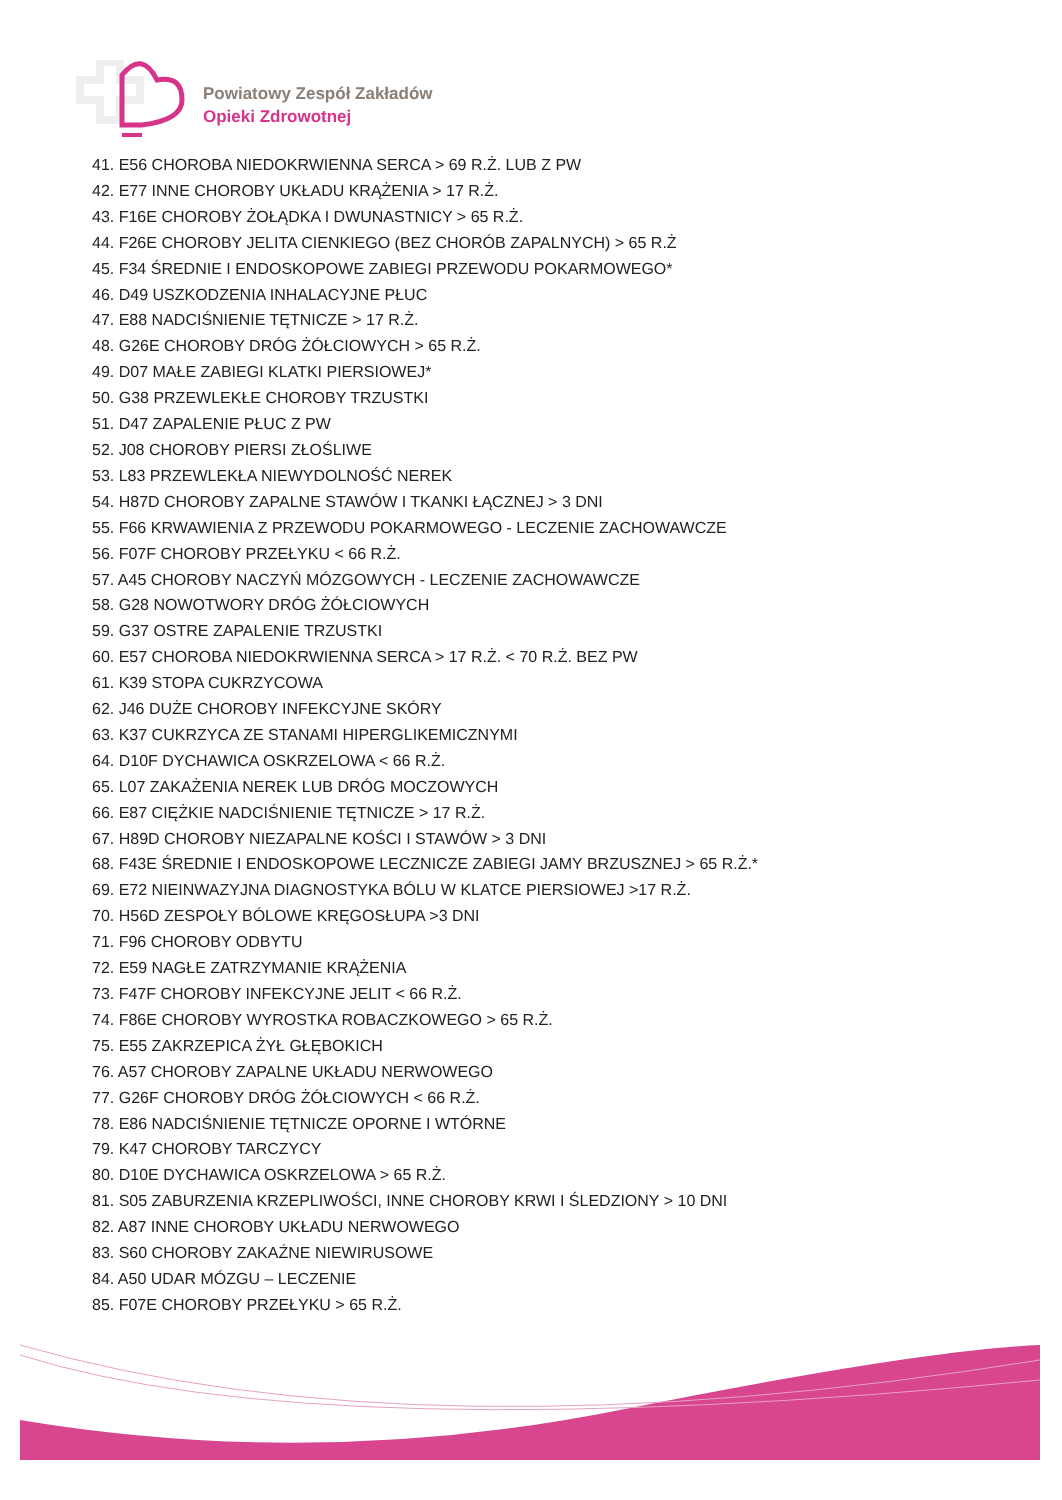Powiatowy Zespół Zakładów
Opieki Zdrowotnej
41. E56 CHOROBA NIEDOKRWIENNA SERCA > 69 R.Ż. LUB Z PW
42. E77 INNE CHOROBY UKŁADU KRĄŻENIA > 17 R.Ż.
43. F16E CHOROBY ŻOŁĄDKA I DWUNASTNICY > 65 R.Ż.
44. F26E CHOROBY JELITA CIENKIEGO (BEZ CHORÓB ZAPALNYCH) > 65 R.Ż
45. F34 ŚREDNIE I ENDOSKOPOWE ZABIEGI PRZEWODU POKARMOWEGO*
46. D49 USZKODZENIA INHALACYJNE PŁUC
47. E88 NADCIŚNIENIE TĘTNICZE > 17 R.Ż.
48. G26E CHOROBY DRÓG ŻÓŁCIOWYCH > 65 R.Ż.
49. D07 MAŁE ZABIEGI KLATKI PIERSIOWEJ*
50. G38 PRZEWLEKŁE CHOROBY TRZUSTKI
51. D47 ZAPALENIE PŁUC Z PW
52. J08 CHOROBY PIERSI ZŁOŚLIWE
53. L83 PRZEWLEKŁA NIEWYDOLNOŚĆ NEREK
54. H87D CHOROBY ZAPALNE STAWÓW I TKANKI ŁĄCZNEJ > 3 DNI
55. F66 KRWAWIENIA Z PRZEWODU POKARMOWEGO - LECZENIE ZACHOWAWCZE
56. F07F CHOROBY PRZEŁYKU < 66 R.Ż.
57. A45 CHOROBY NACZYŃ MÓZGOWYCH - LECZENIE ZACHOWAWCZE
58. G28 NOWOTWORY DRÓG ŻÓŁCIOWYCH
59. G37 OSTRE ZAPALENIE TRZUSTKI
60. E57 CHOROBA NIEDOKRWIENNA SERCA > 17 R.Ż. < 70 R.Ż. BEZ PW
61. K39 STOPA CUKRZYCOWA
62. J46 DUŻE CHOROBY INFEKCYJNE SKÓRY
63. K37 CUKRZYCA ZE STANAMI HIPERGLIKEMICZNYMI
64. D10F DYCHAWICA OSKRZELOWA < 66 R.Ż.
65. L07 ZAKAŻENIA NEREK LUB DRÓG MOCZOWYCH
66. E87 CIĘŻKIE NADCIŚNIENIE TĘTNICZE > 17 R.Ż.
67. H89D CHOROBY NIEZAPALNE KOŚCI I STAWÓW > 3 DNI
68. F43E ŚREDNIE I ENDOSKOPOWE LECZNICZE ZABIEGI JAMY BRZUSZNEJ > 65 R.Ż.*
69. E72 NIEINWAZYJNA DIAGNOSTYKA BÓLU W KLATCE PIERSIOWEJ >17 R.Ż.
70. H56D ZESPOŁY BÓLOWE KRĘGOSŁUPA >3 DNI
71. F96 CHOROBY ODBYTU
72. E59 NAGŁE ZATRZYMANIE KRĄŻENIA
73. F47F CHOROBY INFEKCYJNE JELIT < 66 R.Ż.
74. F86E CHOROBY WYROSTKA ROBACZKOWEGO > 65 R.Ż.
75. E55 ZAKRZEPICA ŻYŁ GŁĘBOKICH
76. A57 CHOROBY ZAPALNE UKŁADU NERWOWEGO
77. G26F CHOROBY DRÓG ŻÓŁCIOWYCH < 66 R.Ż.
78. E86 NADCIŚNIENIE TĘTNICZE OPORNE I WTÓRNE
79. K47 CHOROBY TARCZYCY
80. D10E DYCHAWICA OSKRZELOWA > 65 R.Ż.
81. S05 ZABURZENIA KRZEPLIWOŚCI, INNE CHOROBY KRWI I ŚLEDZIONY > 10 DNI
82. A87 INNE CHOROBY UKŁADU NERWOWEGO
83. S60 CHOROBY ZAKAŹNE NIEWIRUSOWE
84. A50 UDAR MÓZGU – LECZENIE
85. F07E CHOROBY PRZEŁYKU > 65 R.Ż.